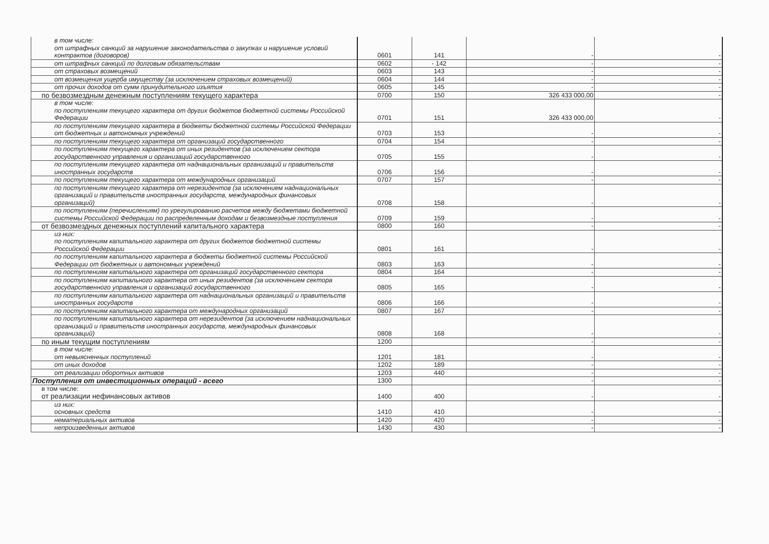| в том числе: от штрафных санкций за нарушение законодательства о закупках и нарушение условий контрактов (договоров) | 0601 | 141 | - | - |
| от штрафных санкций по долговым обязательствам | 0602 | - 142 | - | - |
| от страховых возмещений | 0603 | 143 | - | - |
| от возмещения ущерба имуществу (за исключением страховых возмещений) | 0604 | 144 | - | - |
| от прочих доходов от сумм принудительного изъятия | 0605 | 145 | - | - |
| по безвозмездным денежным поступлениям текущего характера | 0700 | 150 | 326 433 000,00 | - |
| в том числе: по поступлениям текущего характера от других бюджетов бюджетной системы Российской Федерации | 0701 | 151 | 326 433 000,00 | - |
| по поступлениям текущего характера в бюджеты бюджетной системы Российской Федерации от бюджетных и автономных учреждений | 0703 | 153 | - | - |
| по поступлениям текущего характера от организаций государственного | 0704 | 154 | - | - |
| по поступлениям текущего характера от иных резидентов (за исключением сектора государственного управления и организаций государственного | 0705 | 155 | - | - |
| по поступлениям текущего характера от наднациональных организаций и правительств иностранных государств | 0706 | 156 | - | - |
| по поступлениям текущего характера от международных организаций | 0707 | 157 | - | - |
| по поступлениям текущего характера от нерезидентов (за исключением наднациональных организаций и правительств иностранных государств, международных финансовых организаций) | 0708 | 158 | - | - |
| по поступлениям (перечислениям) по урегулированию расчетов между бюджетами бюджетной системы Российской Федерации по распределенным доходам и безвозмездные поступления | 0709 | 159 | - | - |
| от безвозмездных денежных поступлений капитального характера | 0800 | 160 | - | - |
| из них: по поступлениям капитального характера от других бюджетов бюджетной системы Российской Федерации | 0801 | 161 | - | - |
| по поступлениям капитального характера в бюджеты бюджетной системы Российской Федерации от бюджетных и автономных учреждений | 0803 | 163 | - | - |
| по поступлениям капитального характера от организаций государственного сектора | 0804 | 164 | - | - |
| по поступлениям капитального характера от иных резидентов (за исключением сектора государственного управления и организаций государственного | 0805 | 165 | - | - |
| по поступлениям капитального характера от наднациональных организаций и правительств иностранных государств | 0806 | 166 | - | - |
| по поступлениям капитального характера от международных организаций | 0807 | 167 | - | - |
| по поступлениям капитального характера от нерезидентов (за исключением наднациональных организаций и правительств иностранных государств, международных финансовых организаций) | 0808 | 168 | - | - |
| по иным текущим поступлениям | 1200 | | - | - |
| в том числе: от невыясненных поступлений | 1201 | 181 | - | - |
| от иных доходов | 1202 | 189 | - | - |
| от реализации оборотных активов | 1203 | 440 | - | - |
| Поступления от инвестиционных операций - всего | 1300 | | - | - |
| в том числе: от реализации нефинансовых активов | 1400 | 400 | - | - |
| из них: основных средств | 1410 | 410 | - | - |
| нематериальных активов | 1420 | 420 | - | - |
| непроизведенных активов | 1430 | 430 | - | - |